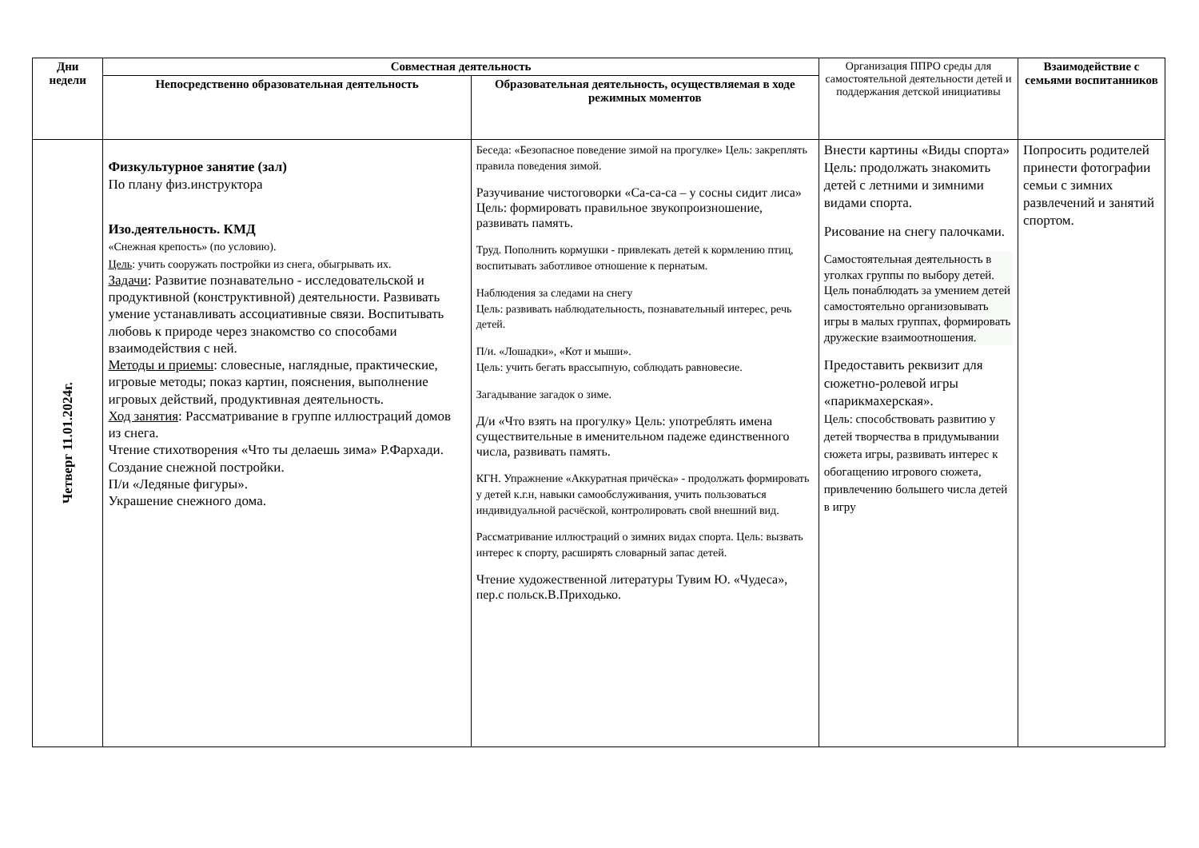| Дни недели | Совместная деятельность | | Организация ППРО среды для самостоятельной деятельности детей и поддержания детской инициативы | Взаимодействие с семьями воспитанников |
| --- | --- | --- | --- | --- |
| | Непосредственно образовательная деятельность | Образовательная деятельность, осуществляемая в ходе режимных моментов | | |
| Четверг 11.01.2024г. | Физкультурное занятие (зал) По плану физ.инструктора Изо.деятельность. КМД «Снежная крепость» (по условию). Цель : учить сооружать постройки из снега, обыгрывать их. Задачи : Развитие познавательно - исследовательской и продуктивной (конструктивной) деятельности. Развивать умение устанавливать ассоциативные связи. Воспитывать любовь к природе через знакомство со способами взаимодействия с ней. Методы и приемы : словесные, наглядные, практические, игровые методы; показ картин, пояснения, выполнение игровых действий, продуктивная деятельность. Ход занятия : Рассматривание в группе иллюстраций домов из снега. Чтение стихотворения «Что ты делаешь зима» Р.Фархади. Создание снежной постройки. П/и «Ледяные фигуры». Украшение снежного дома. | Беседа: «Безопасное поведение зимой на прогулке» Цель: закреплять правила поведения зимой. Разучивание чистоговорки «Са-са-са – у сосны сидит лиса» Цель: формировать правильное звукопроизношение, развивать память. Труд. Пополнить кормушки - привлекать детей к кормлению птиц, воспитывать заботливое отношение к пернатым. Наблюдения за следами на снегу Цель: развивать наблюдательность, познавательный интерес, речь детей. П/и. «Лошадки», «Кот и мыши». Цель: учить бегать врассыпную, соблюдать равновесие. Загадывание загадок о зиме. Д/и «Что взять на прогулку» Цель: употреблять имена существительные в именительном падеже единственного числа, развивать память. КГН. Упражнение «Аккуратная причёска» - продолжать формировать у детей к.г.н, навыки самообслуживания, учить пользоваться индивидуальной расчёской, контролировать свой внешний вид. Рассматривание иллюстраций о зимних видах спорта. Цель: вызвать интерес к спорту, расширять словарный запас детей. Чтение художественной литературы Тувим Ю. «Чудеса», пер.с польск.В.Приходько. | Внести картины «Виды спорта» Цель: продолжать знакомить детей с летними и зимними видами спорта. Рисование на снегу палочками. Самостоятельная деятельность в уголках группы по выбору детей. Цель понаблюдать за умением детей самостоятельно организовывать игры в малых группах, формировать дружеские взаимоотношения. Предоставить реквизит для сюжетно-ролевой игры «парикмахерская». Цель: способствовать развитию у детей творчества в придумывании сюжета игры, развивать интерес к обогащению игрового сюжета, привлечению большего числа детей в игру | Попросить родителей принести фотографии семьи с зимних развлечений и занятий спортом. |